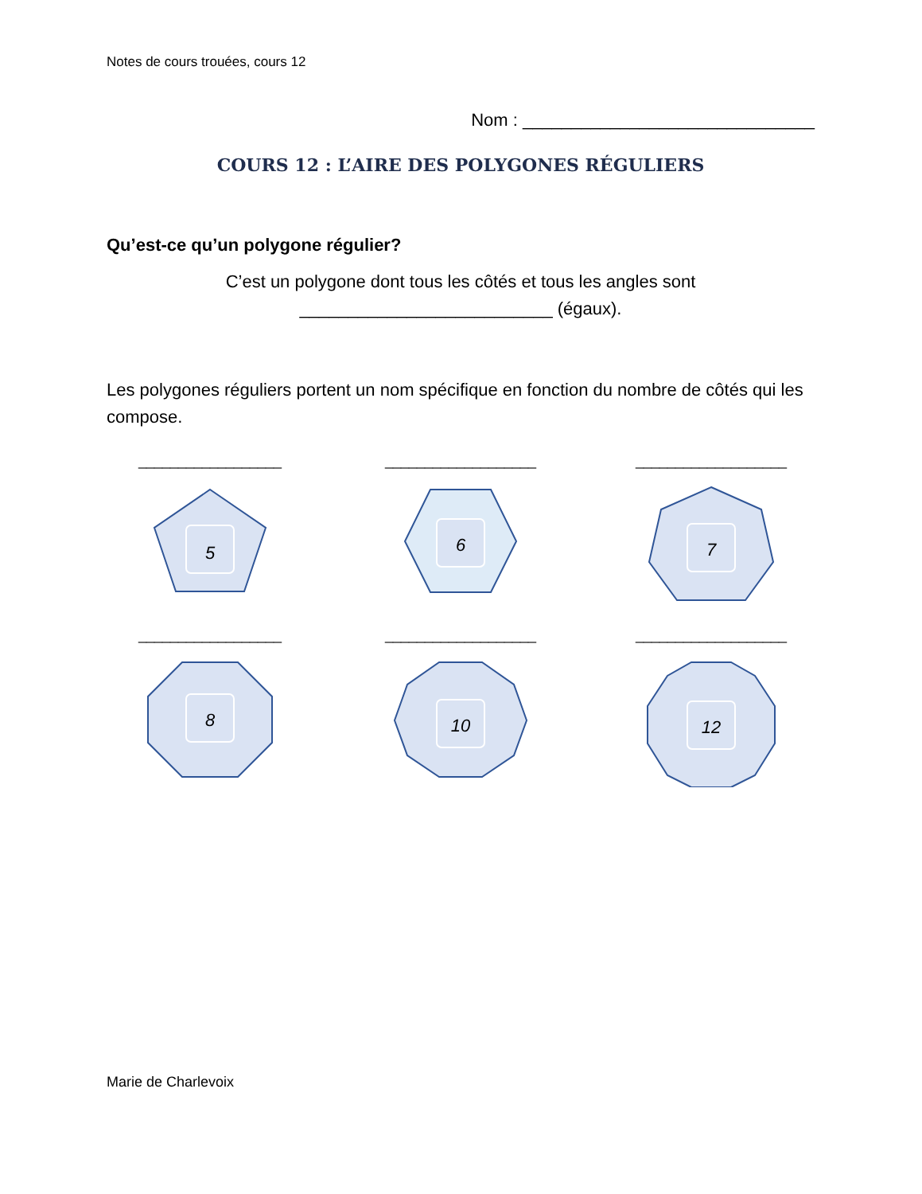Notes de cours trouées, cours 12
Nom : ______________________________
COURS 12 : L’AIRE DES POLYGONES RÉGULIERS
Qu’est-ce qu’un polygone régulier?
C’est un polygone dont tous les côtés et tous les angles sont
__________________________ (égaux).
Les polygones réguliers portent un nom spécifique en fonction du nombre de côtés qui les compose.
__________________
5
___________________
6
___________________
7
__________________
8
___________________
10
___________________
12
Marie de Charlevoix